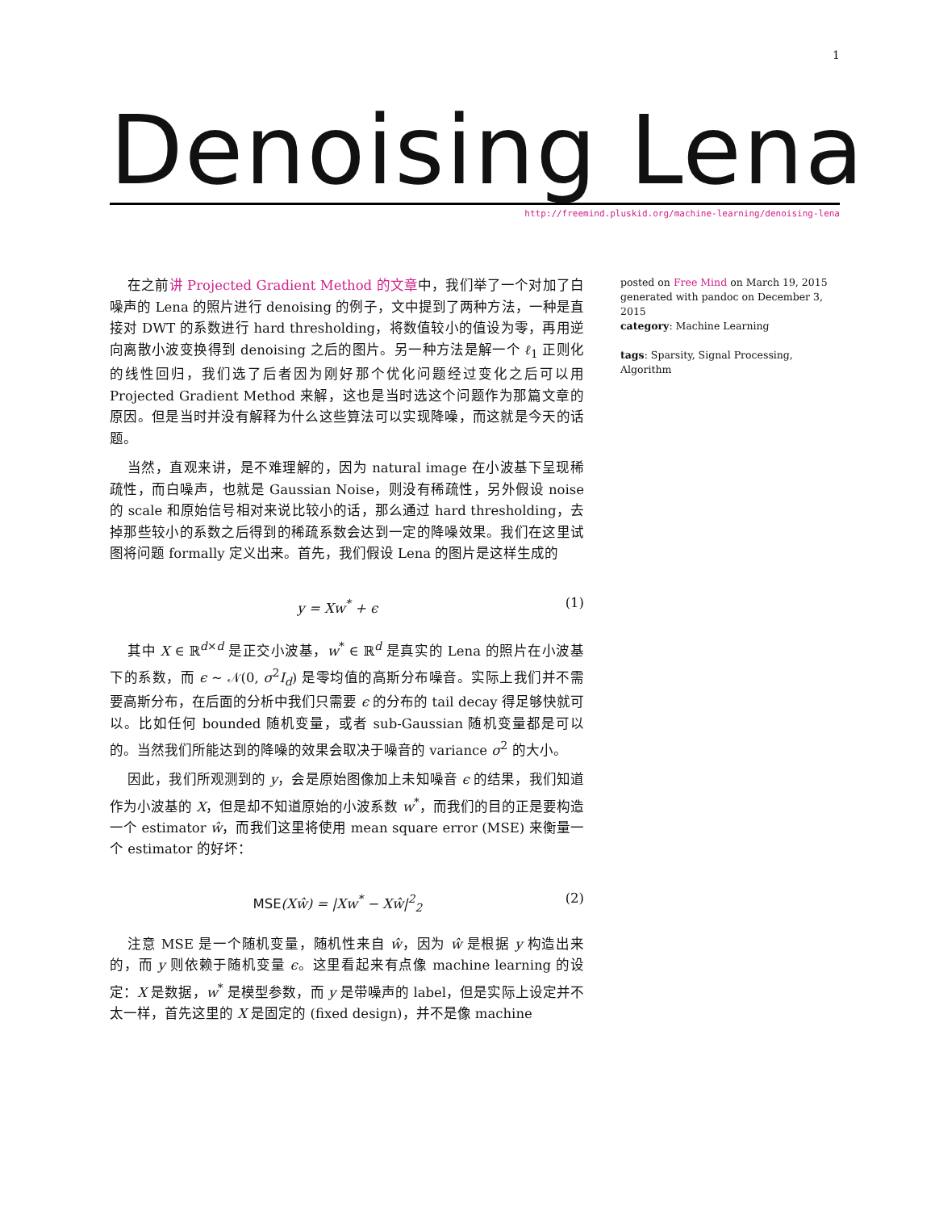1
Denoising Lena
http://freemind.pluskid.org/machine-learning/denoising-lena
在之前讲 Projected Gradient Method 的文章中，我们举了一个对加了白噪声的 Lena 的照片进行 denoising 的例子，文中提到了两种方法，一种是直接对 DWT 的系数进行 hard thresholding，将数值较小的值设为零，再用逆向离散小波变换得到 denoising 之后的图片。另一种方法是解一个 ℓ<sub>1</sub> 正则化的线性回归，我们选了后者因为刚好那个优化问题经过变化之后可以用 Projected Gradient Method 来解，这也是当时选这个问题作为那篇文章的原因。但是当时并没有解释为什么这些算法可以实现降噪，而这就是今天的话题。
当然，直观来讲，是不难理解的，因为 natural image 在小波基下呈现稀疏性，而白噪声，也就是 Gaussian Noise，则没有稀疏性，另外假设 noise 的 scale 和原始信号相对来说比较小的话，那么通过 hard thresholding，去掉那些较小的系数之后得到的稀疏系数会达到一定的降噪效果。我们在这里试图将问题 formally 定义出来。首先，我们假设 Lena 的图片是这样生成的
y = Xw<sup>*</sup> + ϵ (1)
其中 X ∈ ℝ<sup>d×d</sup> 是正交小波基，w<sup>*</sup> ∈ ℝ<sup>d</sup> 是真实的 Lena 的照片在小波基下的系数，而 ϵ ∼ 𝒩(0, σ<sup>2</sup>I<sub>d</sub>) 是零均值的高斯分布噪音。实际上我们并不需要高斯分布，在后面的分析中我们只需要 ϵ 的分布的 tail decay 得足够快就可以。比如任何 bounded 随机变量，或者 sub-Gaussian 随机变量都是可以的。当然我们所能达到的降噪的效果会取决于噪音的 variance σ<sup>2</sup> 的大小。
因此，我们所观测到的 y，会是原始图像加上未知噪音 ϵ 的结果，我们知道作为小波基的 X，但是却不知道原始的小波系数 w<sup>*</sup>，而我们的目的正是要构造一个 estimator ŵ，而我们这里将使用 mean square error (MSE) 来衡量一个 estimator 的好坏：
MSE(Xŵ) = |Xw<sup>*</sup> − Xŵ|<sup>2</sup><sub>2</sub> (2)
注意 MSE 是一个随机变量，随机性来自 ŵ，因为 ŵ 是根据 y 构造出来的，而 y 则依赖于随机变量 ϵ。这里看起来有点像 machine learning 的设定：X 是数据，w<sup>*</sup> 是模型参数，而 y 是带噪声的 label，但是实际上设定并不太一样，首先这里的 X 是固定的 (fixed design)，并不是像 machine
posted on Free Mind on March 19, 2015
generated with pandoc on December 3, 2015
category: Machine Learning
tags: Sparsity, Signal Processing, Algorithm